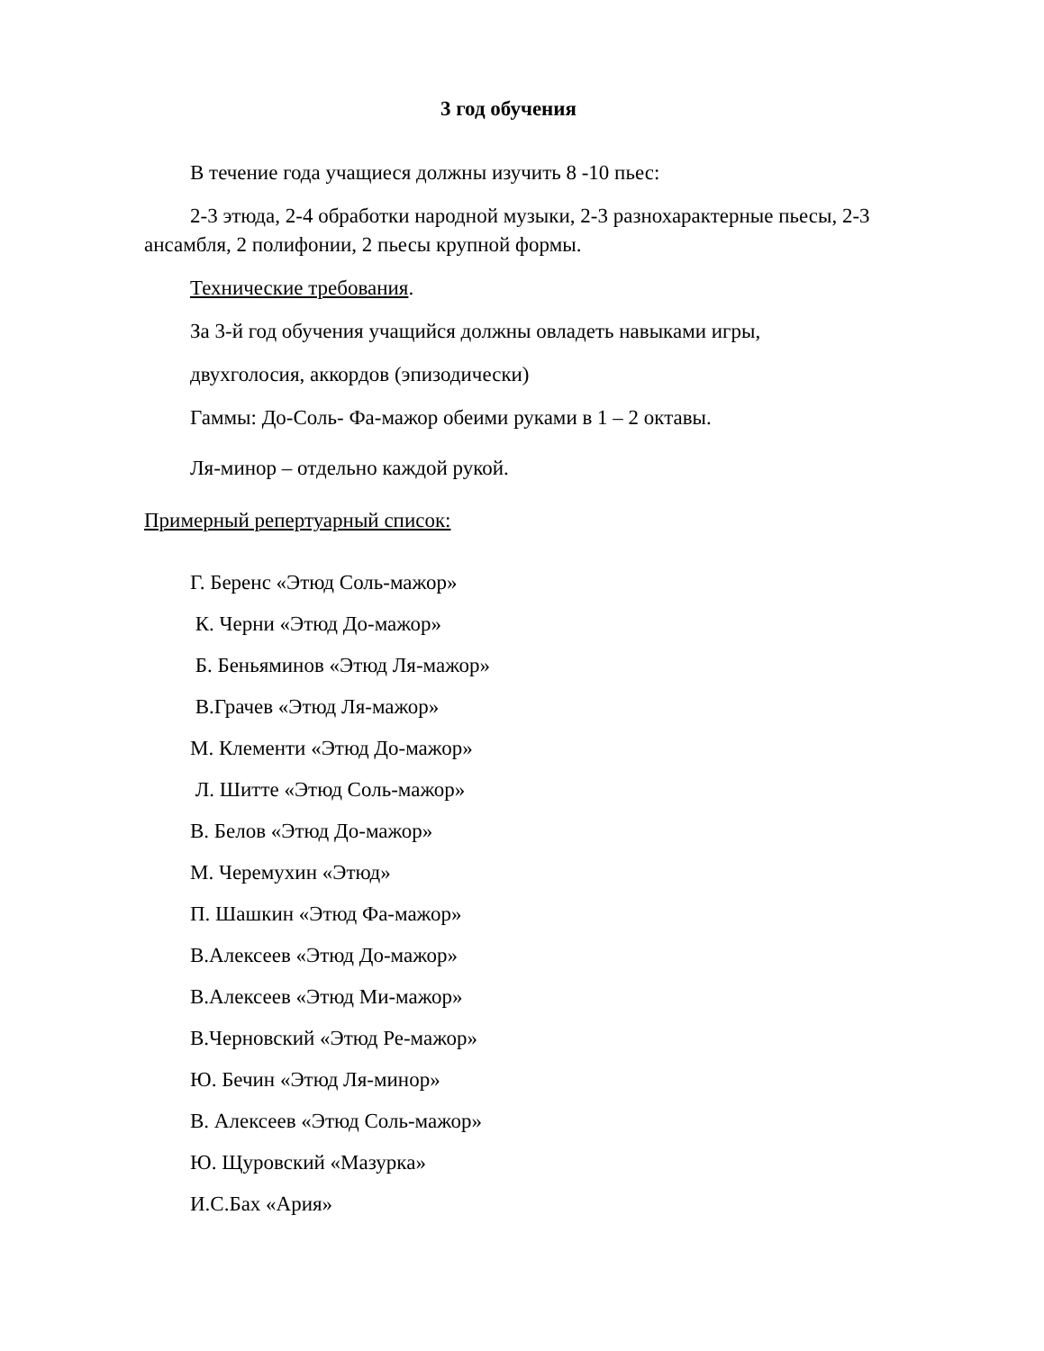3 год обучения
В течение года учащиеся должны изучить 8 -10 пьес:
2-3 этюда, 2-4 обработки народной музыки, 2-3 разнохарактерные пьесы, 2-3 ансамбля, 2 полифонии, 2 пьесы крупной формы.
Технические требования.
За 3-й год обучения учащийся должны овладеть навыками игры,
двухголосия, аккордов (эпизодически)
Гаммы: До-Соль- Фа-мажор обеими руками в 1 – 2 октавы.
Ля-минор – отдельно каждой рукой.
Примерный репертуарный список:
Г. Беренс «Этюд Соль-мажор»
К. Черни «Этюд До-мажор»
Б. Беньяминов «Этюд Ля-мажор»
В.Грачев «Этюд Ля-мажор»
М. Клементи «Этюд До-мажор»
Л. Шитте «Этюд Соль-мажор»
В. Белов «Этюд До-мажор»
М. Черемухин «Этюд»
П. Шашкин «Этюд Фа-мажор»
В.Алексеев «Этюд До-мажор»
В.Алексеев «Этюд Ми-мажор»
В.Черновский «Этюд Ре-мажор»
Ю. Бечин «Этюд Ля-минор»
В. Алексеев «Этюд Соль-мажор»
Ю. Щуровский «Мазурка»
И.С.Бах «Ария»